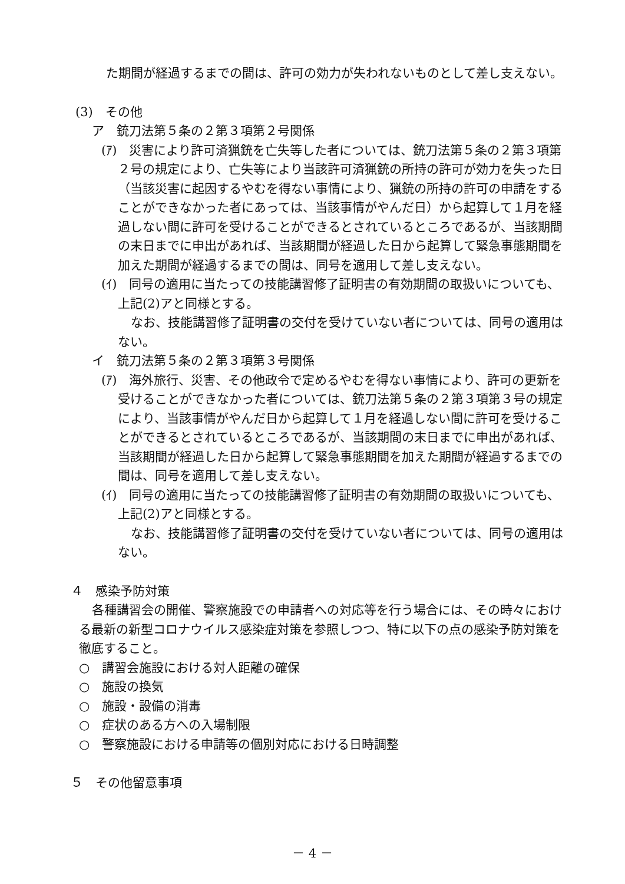た期間が経過するまでの間は、許可の効力が失われないものとして差し支えない。
(3)　その他
ア　銃刀法第５条の２第３項第２号関係
(ｱ)　災害により許可済猟銃を亡失等した者については、銃刀法第５条の２第３項第２号の規定により、亡失等により当該許可済猟銃の所持の許可が効力を失った日（当該災害に起因するやむを得ない事情により、猟銃の所持の許可の申請をすることができなかった者にあっては、当該事情がやんだ日）から起算して１月を経過しない間に許可を受けることができるとされているところであるが、当該期間の末日までに申出があれば、当該期間が経過した日から起算して緊急事態期間を加えた期間が経過するまでの間は、同号を適用して差し支えない。
(ｲ)　同号の適用に当たっての技能講習修了証明書の有効期間の取扱いについても、上記(2)アと同様とする。
なお、技能講習修了証明書の交付を受けていない者については、同号の適用はない。
イ　銃刀法第５条の２第３項第３号関係
(ｱ)　海外旅行、災害、その他政令で定めるやむを得ない事情により、許可の更新を受けることができなかった者については、銃刀法第５条の２第３項第３号の規定により、当該事情がやんだ日から起算して１月を経過しない間に許可を受けることができるとされているところであるが、当該期間の末日までに申出があれば、当該期間が経過した日から起算して緊急事態期間を加えた期間が経過するまでの間は、同号を適用して差し支えない。
(ｲ)　同号の適用に当たっての技能講習修了証明書の有効期間の取扱いについても、上記(2)アと同様とする。
なお、技能講習修了証明書の交付を受けていない者については、同号の適用はない。
４　感染予防対策
各種講習会の開催、警察施設での申請者への対応等を行う場合には、その時々における最新の新型コロナウイルス感染症対策を参照しつつ、特に以下の点の感染予防対策を徹底すること。
○　講習会施設における対人距離の確保
○　施設の換気
○　施設・設備の消毒
○　症状のある方への入場制限
○　警察施設における申請等の個別対応における日時調整
５　その他留意事項
－ 4 －